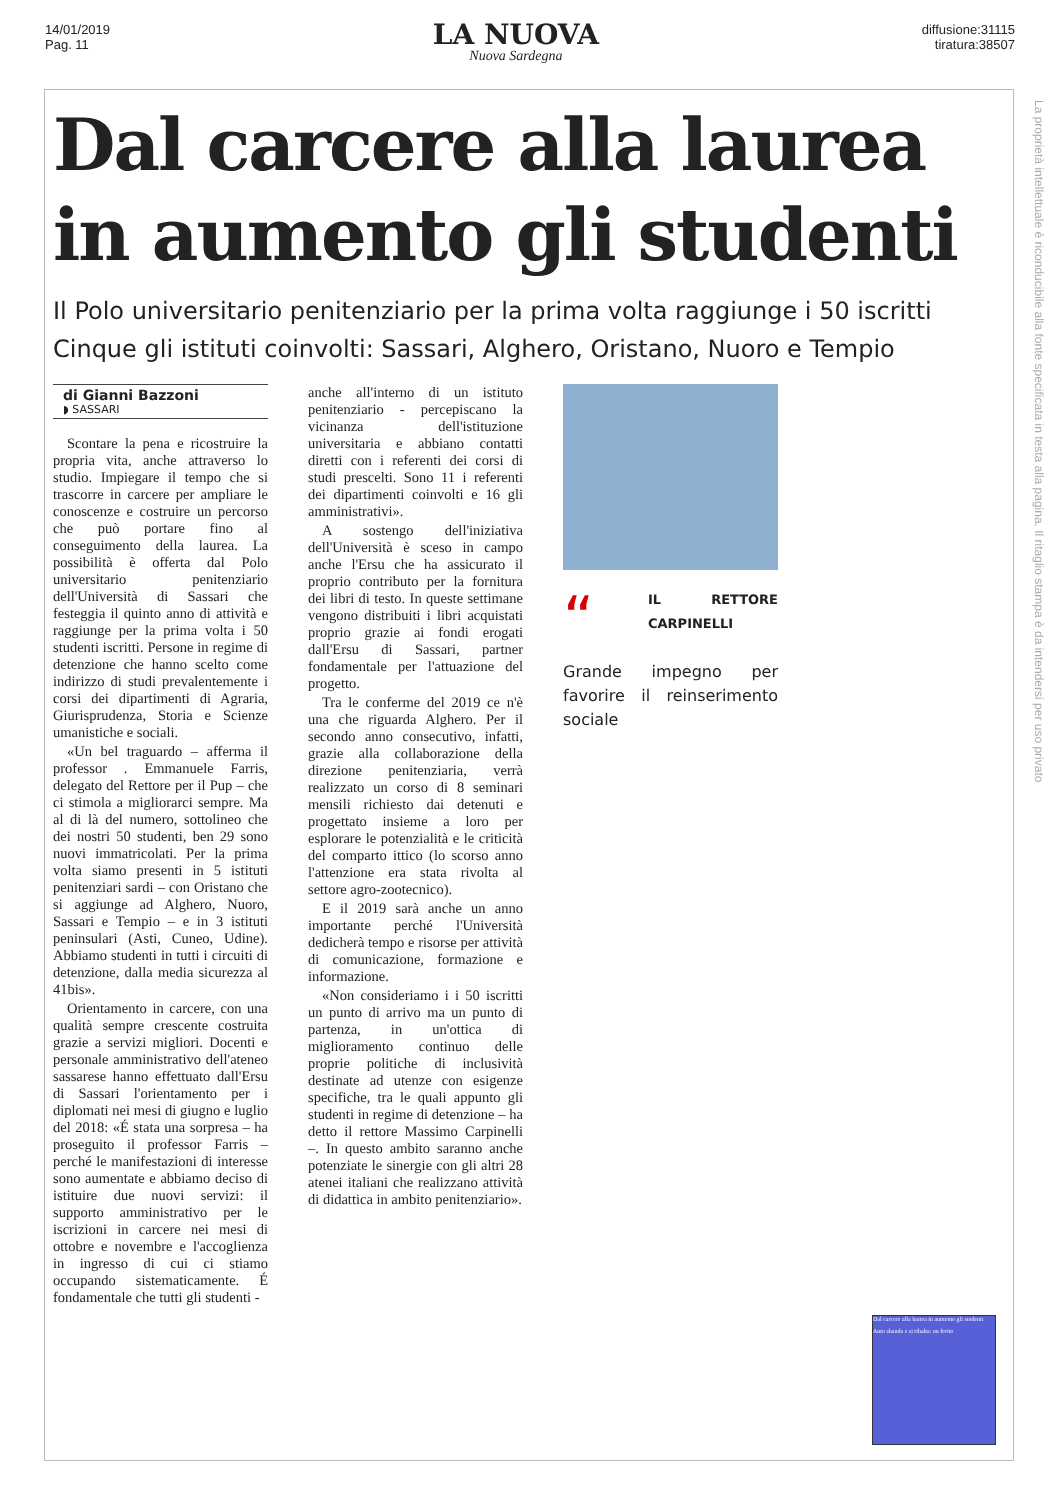14/01/2019
Pag. 11
LA NUOVA
Nuova Sardegna
diffusione:31115
tiratura:38507
Dal carcere alla laurea
in aumento gli studenti
Il Polo universitario penitenziario per la prima volta raggiunge i 50 iscritti
Cinque gli istituti coinvolti: Sassari, Alghero, Oristano, Nuoro e Tempio
di Gianni Bazzoni
◗ SASSARI
Scontare la pena e ricostruire la propria vita, anche attraverso lo studio. Impiegare il tempo che si trascorre in carcere per ampliare le conoscenze e costruire un percorso che può portare fino al conseguimento della laurea. La possibilità è offerta dal Polo universitario penitenziario dell'Università di Sassari che festeggia il quinto anno di attività e raggiunge per la prima volta i 50 studenti iscritti. Persone in regime di detenzione che hanno scelto come indirizzo di studi prevalentemente i corsi dei dipartimenti di Agraria, Giurisprudenza, Storia e Scienze umanistiche e sociali.
«Un bel traguardo – afferma il professor . Emmanuele Farris, delegato del Rettore per il Pup – che ci stimola a migliorarci sempre. Ma al di là del numero, sottolineo che dei nostri 50 studenti, ben 29 sono nuovi immatricolati. Per la prima volta siamo presenti in 5 istituti penitenziari sardi – con Oristano che si aggiunge ad Alghero, Nuoro, Sassari e Tempio – e in 3 istituti peninsulari (Asti, Cuneo, Udine). Abbiamo studenti in tutti i circuiti di detenzione, dalla media sicurezza al 41bis».
Orientamento in carcere, con una qualità sempre crescente costruita grazie a servizi migliori. Docenti e personale amministrativo dell'ateneo sassarese hanno effettuato dall'Ersu di Sassari l'orientamento per i diplomati nei mesi di giugno e luglio del 2018: «É stata una sorpresa – ha proseguito il professor Farris – perché le manifestazioni di interesse sono aumentate e abbiamo deciso di istituire due nuovi servizi: il supporto amministrativo per le iscrizioni in carcere nei mesi di ottobre e novembre e l'accoglienza in ingresso di cui ci stiamo occupando sistematicamente. É fondamentale che tutti gli studenti -
anche all'interno di un istituto penitenziario - percepiscano la vicinanza dell'istituzione universitaria e abbiano contatti diretti con i referenti dei corsi di studi prescelti. Sono 11 i referenti dei dipartimenti coinvolti e 16 gli amministrativi».
A sostengo dell'iniziativa dell'Università è sceso in campo anche l'Ersu che ha assicurato il proprio contributo per la fornitura dei libri di testo. In queste settimane vengono distribuiti i libri acquistati proprio grazie ai fondi erogati dall'Ersu di Sassari, partner fondamentale per l'attuazione del progetto.
Tra le conferme del 2019 ce n'è una che riguarda Alghero. Per il secondo anno consecutivo, infatti, grazie alla collaborazione della direzione penitenziaria, verrà realizzato un corso di 8 seminari mensili richiesto dai detenuti e progettato insieme a loro per esplorare le potenzialità e le criticità del comparto ittico (lo scorso anno l'attenzione era stata rivolta al settore agro-zootecnico).
E il 2019 sarà anche un anno importante perché l'Università dedicherà tempo e risorse per attività di comunicazione, formazione e informazione.
«Non consideriamo i i 50 iscritti un punto di arrivo ma un punto di partenza, in un'ottica di miglioramento continuo delle proprie politiche di inclusività destinate ad utenze con esigenze specifiche, tra le quali appunto gli studenti in regime di detenzione – ha detto il rettore Massimo Carpinelli –. In questo ambito saranno anche potenziate le sinergie con gli altri 28 atenei italiani che realizzano attività di didattica in ambito penitenziario».
“IL RETTORE CARPINELLI
Grande impegno per favorire il reinserimento sociale
La proprietà intellettuale è riconducibile alla fonte specificata in testa alla pagina. Il ritaglio stampa è da intendersi per uso privato
Dal carcere alla laurea in aumento gli studenti
Auto sbanda e si ribalta: un ferito